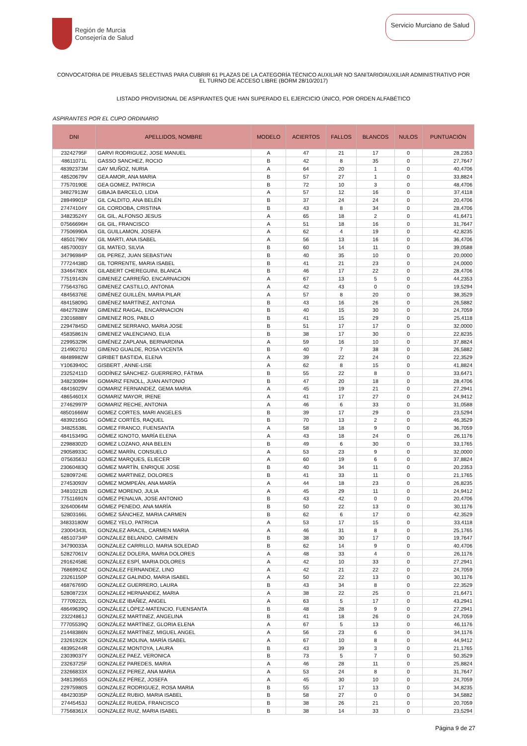Región de Murcia
Consejería de Salud
Servicio Murciano de Salud
CONVOCATORIA DE PRUEBAS SELECTIVAS PARA CUBRIR 61 PLAZAS DE LA CATEGORÍA TÉCNICO AUXILIAR NO SANITARIO/AUXILIAR ADMINISTRATIVO POR EL TURNO DE ACCESO LIBRE (BORM 28/10/2017)
LISTADO PROVISIONAL DE ASPIRANTES QUE HAN SUPERADO EL EJERCICIO ÚNICO, POR ORDEN ALFABÉTICO
ASPIRANTES POR EL CUPO ORDINARIO
| DNI | APELLIDOS, NOMBRE | MODELO | ACIERTOS | FALLOS | BLANCOS | NULOS | PUNTUACIÓN |
| --- | --- | --- | --- | --- | --- | --- | --- |
| 23242795F | GARVI RODRIGUEZ, JOSE MANUEL | A | 47 | 21 | 17 | 0 | 28,2353 |
| 48611071L | GASSO SANCHEZ, ROCIO | B | 42 | 8 | 35 | 0 | 27,7647 |
| 48392373M | GAY MUÑOZ, NURIA | A | 64 | 20 | 1 | 0 | 40,4706 |
| 48520679V | GEA AMOR, ANA MARIA | B | 57 | 27 | 1 | 0 | 33,8824 |
| 77570190E | GEA GOMEZ, PATRICIA | B | 72 | 10 | 3 | 0 | 48,4706 |
| 34827913W | GIBAJA BARCELO, LIDIA | A | 57 | 12 | 16 | 0 | 37,4118 |
| 28949901P | GIL CALDITO, ANA BELÉN | B | 37 | 24 | 24 | 0 | 20,4706 |
| 27474104Y | GIL CORDOBA, CRISTINA | B | 43 | 8 | 34 | 0 | 28,4706 |
| 34823524Y | GIL GIL, ALFONSO JESUS | A | 65 | 18 | 2 | 0 | 41,6471 |
| 07566696H | GIL GIL, FRANCISCO | A | 51 | 18 | 16 | 0 | 31,7647 |
| 77506990A | GIL GUILLAMON, JOSEFA | A | 62 | 4 | 19 | 0 | 42,8235 |
| 48501796V | GIL MARTI, ANA ISABEL | A | 56 | 13 | 16 | 0 | 36,4706 |
| 48570003Y | GIL MATEO, SILVIA | B | 60 | 14 | 11 | 0 | 39,0588 |
| 34796984P | GIL PEREZ, JUAN SEBASTIAN | B | 40 | 35 | 10 | 0 | 20,0000 |
| 77724438D | GIL TORRENTE, MARIA ISABEL | B | 41 | 21 | 23 | 0 | 24,0000 |
| 33464780X | GILABERT CHEREGUINI, BLANCA | B | 46 | 17 | 22 | 0 | 28,4706 |
| 77519143N | GIMENEZ CARREÑO, ENCARNACION | A | 67 | 13 | 5 | 0 | 44,2353 |
| 77564376G | GIMENEZ CASTILLO, ANTONIA | A | 42 | 43 | 0 | 0 | 19,5294 |
| 48456376E | GIMÉNEZ GUILLÉN, MARIA PILAR | A | 57 | 8 | 20 | 0 | 38,3529 |
| 48415809G | GIMÉNEZ MARTÍNEZ, ANTONIA | B | 43 | 16 | 26 | 0 | 26,5882 |
| 48427928W | GIMENEZ RAIGAL, ENCARNACION | B | 40 | 15 | 30 | 0 | 24,7059 |
| 23016888Y | GIMENEZ ROS, PABLO | B | 41 | 15 | 29 | 0 | 25,4118 |
| 22947845D | GIMENEZ SERRANO, MARIA JOSE | B | 51 | 17 | 17 | 0 | 32,0000 |
| 45835861N | GIMENEZ VALENCIANO, ELIA | B | 38 | 17 | 30 | 0 | 22,8235 |
| 22995329K | GIMÉNEZ ZAPLANA, BERNARDINA | A | 59 | 16 | 10 | 0 | 37,8824 |
| 21490270J | GIMENO GUALDE, ROSA VICENTA | B | 40 | 7 | 38 | 0 | 26,5882 |
| 48489982W | GIRIBET BASTIDA, ELENA | A | 39 | 22 | 24 | 0 | 22,3529 |
| Y1063940C | GISBERT , ANNE-LISE | A | 62 | 8 | 15 | 0 | 41,8824 |
| 23252411D | GODÍNEZ SÁNCHEZ- GUERRERO, FÁTIMA | B | 55 | 22 | 8 | 0 | 33,6471 |
| 34823099H | GOMARIZ FENOLL, JUAN ANTONIO | B | 47 | 20 | 18 | 0 | 28,4706 |
| 48416029V | GOMARIZ FERNANDEZ, GEMA MARIA | A | 45 | 19 | 21 | 0 | 27,2941 |
| 48654601X | GOMARIZ MAYOR, IRENE | A | 41 | 17 | 27 | 0 | 24,9412 |
| 27462997P | GOMARIZ RECHE, ANTONIA | A | 46 | 6 | 33 | 0 | 31,0588 |
| 48501666W | GOMEZ CORTES, MARI ANGELES | B | 39 | 17 | 29 | 0 | 23,5294 |
| 48392165G | GÓMEZ CORTÉS, RAQUEL | B | 70 | 13 | 2 | 0 | 46,3529 |
| 34825538L | GOMEZ FRANCO, FUENSANTA | A | 58 | 18 | 9 | 0 | 36,7059 |
| 48415349G | GÓMEZ IGNOTO, MARÍA ELENA | A | 43 | 18 | 24 | 0 | 26,1176 |
| 22988302D | GOMEZ LOZANO, ANA BELEN | B | 49 | 6 | 30 | 0 | 33,1765 |
| 29058933C | GÓMEZ MARÍN, CONSUELO | A | 53 | 23 | 9 | 0 | 32,0000 |
| 07563563J | GOMEZ MARQUES, ELIECER | A | 60 | 19 | 6 | 0 | 37,8824 |
| 23060483Q | GÓMEZ MARTÍN, ENRIQUE JOSE | B | 40 | 34 | 11 | 0 | 20,2353 |
| 52809724E | GOMEZ MARTINEZ, DOLORES | B | 41 | 33 | 11 | 0 | 21,1765 |
| 27453093V | GÓMEZ MOMPEÁN, ANA MARÍA | A | 44 | 18 | 23 | 0 | 26,8235 |
| 34810212B | GOMEZ MORENO, JULIA | A | 45 | 29 | 11 | 0 | 24,9412 |
| 77511691N | GÓMEZ PENALVA, JOSE ANTONIO | B | 43 | 42 | 0 | 0 | 20,4706 |
| 32640064M | GÓMEZ PENEDO, ANA MARÍA | B | 50 | 22 | 13 | 0 | 30,1176 |
| 52803166L | GÓMEZ SÁNCHEZ, MARIA CARMEN | B | 62 | 6 | 17 | 0 | 42,3529 |
| 34833180W | GOMEZ YELO, PATRICIA | A | 53 | 17 | 15 | 0 | 33,4118 |
| 23004343L | GONZALEZ ARACIL, CARMEN MARIA | A | 46 | 31 | 8 | 0 | 25,1765 |
| 48510734P | GONZALEZ BELANDO, CARMEN | B | 38 | 30 | 17 | 0 | 19,7647 |
| 34790033A | GONZALEZ CARRILLO, MARIA SOLEDAD | B | 62 | 14 | 9 | 0 | 40,4706 |
| 52827061V | GONZALEZ DOLERA, MARIA DOLORES | A | 48 | 33 | 4 | 0 | 26,1176 |
| 29162458E | GONZÁLEZ ESPÍ, MARIA DOLORES | A | 42 | 10 | 33 | 0 | 27,2941 |
| 76869924Z | GONZALEZ FERNANDEZ, LINO | A | 42 | 21 | 22 | 0 | 24,7059 |
| 23261150P | GONZALEZ GALINDO, MARIA ISABEL | A | 50 | 22 | 13 | 0 | 30,1176 |
| 46876769D | GONZALEZ GUERRERO, LAURA | B | 43 | 34 | 8 | 0 | 22,3529 |
| 52808723X | GONZALEZ HERNANDEZ, MARIA | A | 38 | 22 | 25 | 0 | 21,6471 |
| 77709222L | GONZALEZ IBAÑEZ, ANGEL | A | 63 | 5 | 17 | 0 | 43,2941 |
| 48649639Q | GONZÁLEZ LÓPEZ-MATENCIO, FUENSANTA | B | 48 | 28 | 9 | 0 | 27,2941 |
| 23224861J | GONZALEZ MARTINEZ, ANGELINA | B | 41 | 18 | 26 | 0 | 24,7059 |
| 77705539Q | GONZÁLEZ MARTÍNEZ, GLORIA ELENA | A | 67 | 5 | 13 | 0 | 46,1176 |
| 21448386N | GONZÁLEZ MARTÍNEZ, MIGUEL ANGEL | A | 56 | 23 | 6 | 0 | 34,1176 |
| 23261922K | GONZALEZ MOLINA, MARÍA ISABEL | A | 67 | 10 | 8 | 0 | 44,9412 |
| 48395244R | GONZALEZ MONTOYA, LAURA | B | 43 | 39 | 3 | 0 | 21,1765 |
| 23039037Y | GONZALEZ PAEZ, VERONICA | B | 73 | 5 | 7 | 0 | 50,3529 |
| 23263725F | GONZALEZ PAREDES, MARIA | A | 46 | 28 | 11 | 0 | 25,8824 |
| 23266833X | GONZALEZ PEREZ, ANA MARIA | A | 53 | 24 | 8 | 0 | 31,7647 |
| 34813965S | GONZÁLEZ PÉREZ, JOSEFA | A | 45 | 30 | 10 | 0 | 24,7059 |
| 22975980S | GONZALEZ RODRIGUEZ, ROSA MARIA | B | 55 | 17 | 13 | 0 | 34,8235 |
| 48423035P | GONZÁLEZ RUBIO, MARIA ISABEL | B | 58 | 27 | 0 | 0 | 34,5882 |
| 27445453J | GONZÁLEZ RUEDA, FRANCISCO | B | 38 | 26 | 21 | 0 | 20,7059 |
| 77568361X | GONZALEZ RUIZ, MARIA ISABEL | B | 38 | 14 | 33 | 0 | 23,5294 |
Página 9 de 27